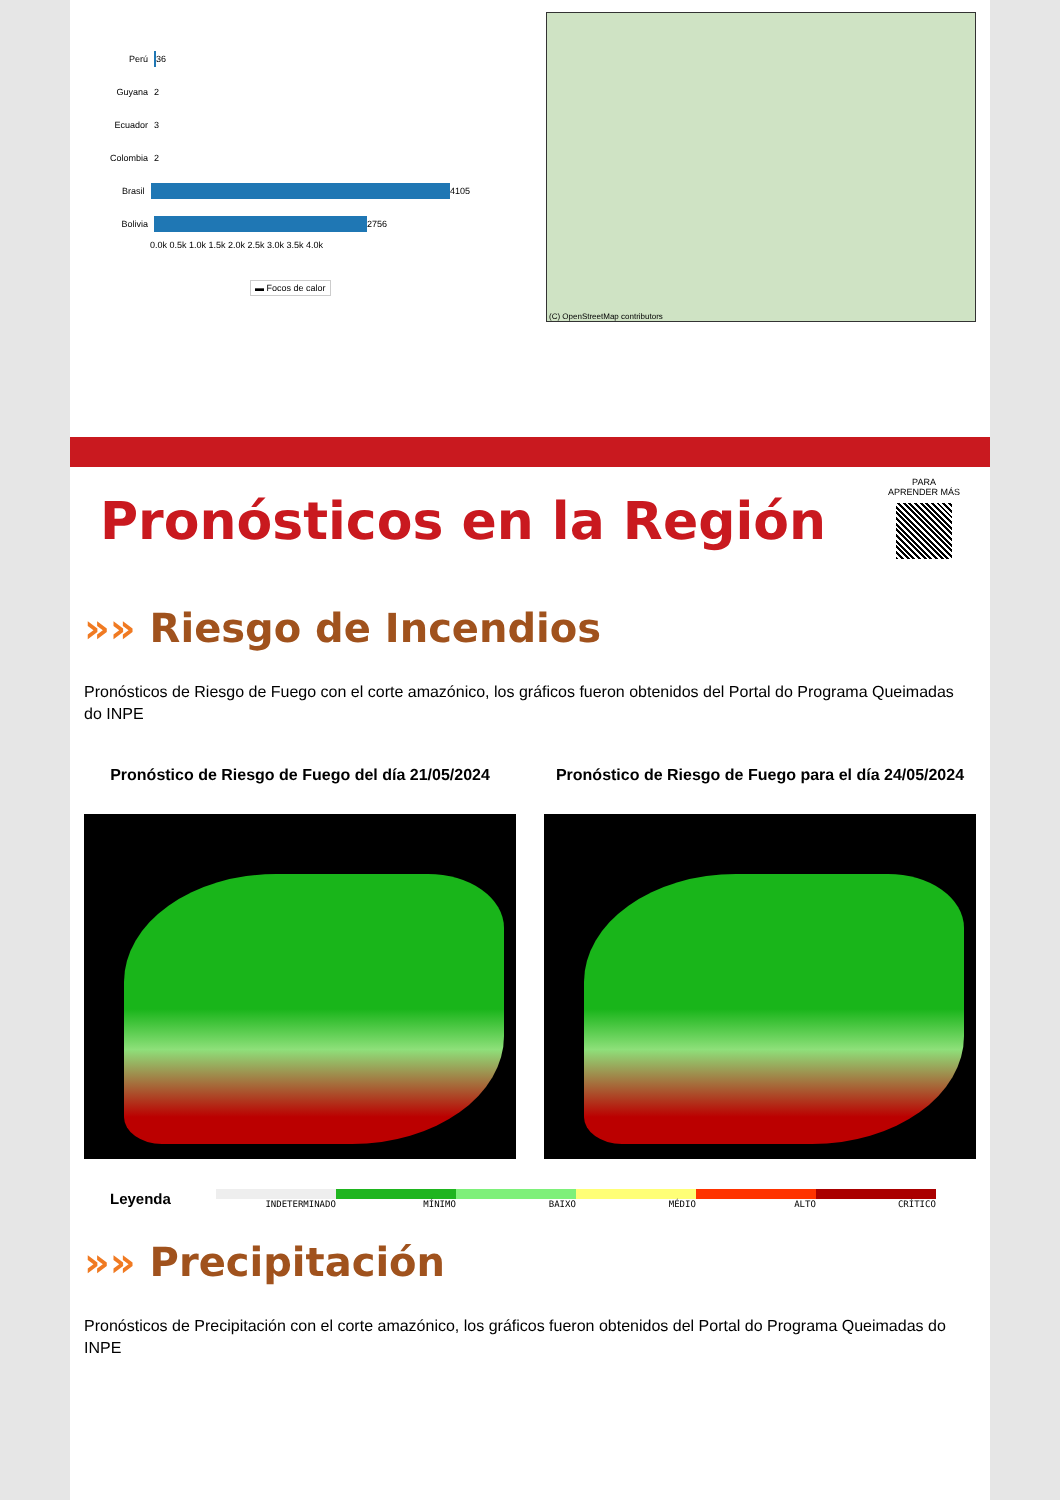Perú
36
Guyana 2
Ecuador 3
Colombia 2
Brasil
4105
Bolivia
2756
0.0k 0.5k 1.0k 1.5k 2.0k 2.5k 3.0k 3.5k 4.0k
▬ Focos de calor
(C) OpenStreetMap contributors
Pronósticos en la Región
PARA
APRENDER MÁS
»» Riesgo de Incendios
Pronósticos de Riesgo de Fuego con el corte amazónico, los gráficos fueron obtenidos del Portal do Programa Queimadas do INPE
Pronóstico de Riesgo de Fuego del día 21/05/2024
Pronóstico de Riesgo de Fuego para el día 24/05/2024
Leyenda
INDETERMINADO MÍNIMO BAIXO MÉDIO ALTO CRÍTICO
»» Precipitación
Pronósticos de Precipitación con el corte amazónico, los gráficos fueron obtenidos del Portal do Programa Queimadas do INPE